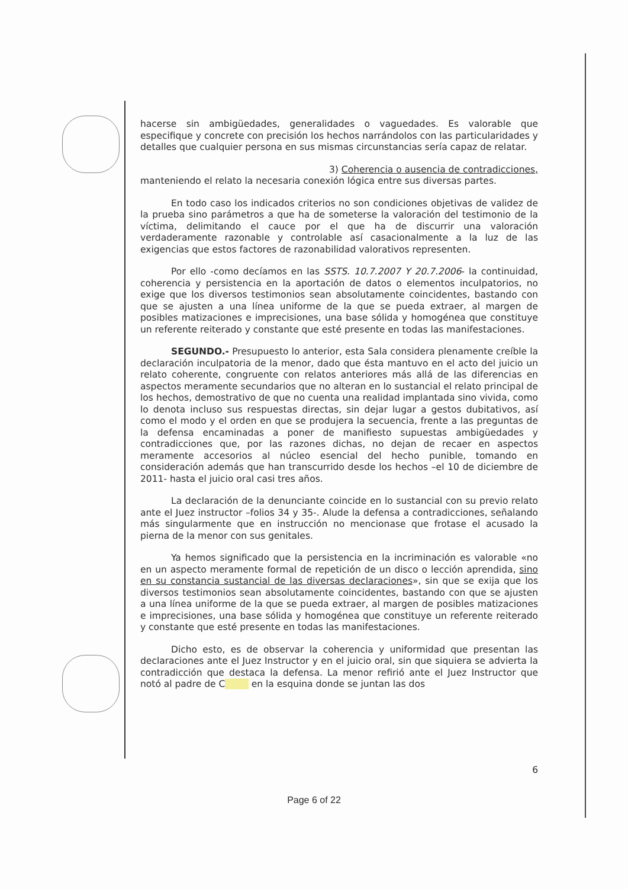hacerse sin ambigüedades, generalidades o vaguedades. Es valorable que especifique y concrete con precisión los hechos narrándolos con las particularidades y detalles que cualquier persona en sus mismas circunstancias sería capaz de relatar.
3) Coherencia o ausencia de contradicciones,
manteniendo el relato la necesaria conexión lógica entre sus diversas partes.
En todo caso los indicados criterios no son condiciones objetivas de validez de la prueba sino parámetros a que ha de someterse la valoración del testimonio de la víctima, delimitando el cauce por el que ha de discurrir una valoración verdaderamente razonable y controlable así casacionalmente a la luz de las exigencias que estos factores de razonabilidad valorativos representen.
Por ello -como decíamos en las SSTS. 10.7.2007 Y 20.7.2006- la continuidad, coherencia y persistencia en la aportación de datos o elementos inculpatorios, no exige que los diversos testimonios sean absolutamente coincidentes, bastando con que se ajusten a una línea uniforme de la que se pueda extraer, al margen de posibles matizaciones e imprecisiones, una base sólida y homogénea que constituye un referente reiterado y constante que esté presente en todas las manifestaciones.
SEGUNDO.- Presupuesto lo anterior, esta Sala considera plenamente creíble la declaración inculpatoria de la menor, dado que ésta mantuvo en el acto del juicio un relato coherente, congruente con relatos anteriores más allá de las diferencias en aspectos meramente secundarios que no alteran en lo sustancial el relato principal de los hechos, demostrativo de que no cuenta una realidad implantada sino vivida, como lo denota incluso sus respuestas directas, sin dejar lugar a gestos dubitativos, así como el modo y el orden en que se produjera la secuencia, frente a las preguntas de la defensa encaminadas a poner de manifiesto supuestas ambigüedades y contradicciones que, por las razones dichas, no dejan de recaer en aspectos meramente accesorios al núcleo esencial del hecho punible, tomando en consideración además que han transcurrido desde los hechos –el 10 de diciembre de 2011- hasta el juicio oral casi tres años.
La declaración de la denunciante coincide en lo sustancial con su previo relato ante el Juez instructor –folios 34 y 35-. Alude la defensa a contradicciones, señalando más singularmente que en instrucción no mencionase que frotase el acusado la pierna de la menor con sus genitales.
Ya hemos significado que la persistencia en la incriminación es valorable «no en un aspecto meramente formal de repetición de un disco o lección aprendida, sino en su constancia sustancial de las diversas declaraciones», sin que se exija que los diversos testimonios sean absolutamente coincidentes, bastando con que se ajusten a una línea uniforme de la que se pueda extraer, al margen de posibles matizaciones e imprecisiones, una base sólida y homogénea que constituye un referente reiterado y constante que esté presente en todas las manifestaciones.
Dicho esto, es de observar la coherencia y uniformidad que presentan las declaraciones ante el Juez Instructor y en el juicio oral, sin que siquiera se advierta la contradicción que destaca la defensa. La menor refirió ante el Juez Instructor que notó al padre de C en la esquina donde se juntan las dos
6
Page 6 of 22